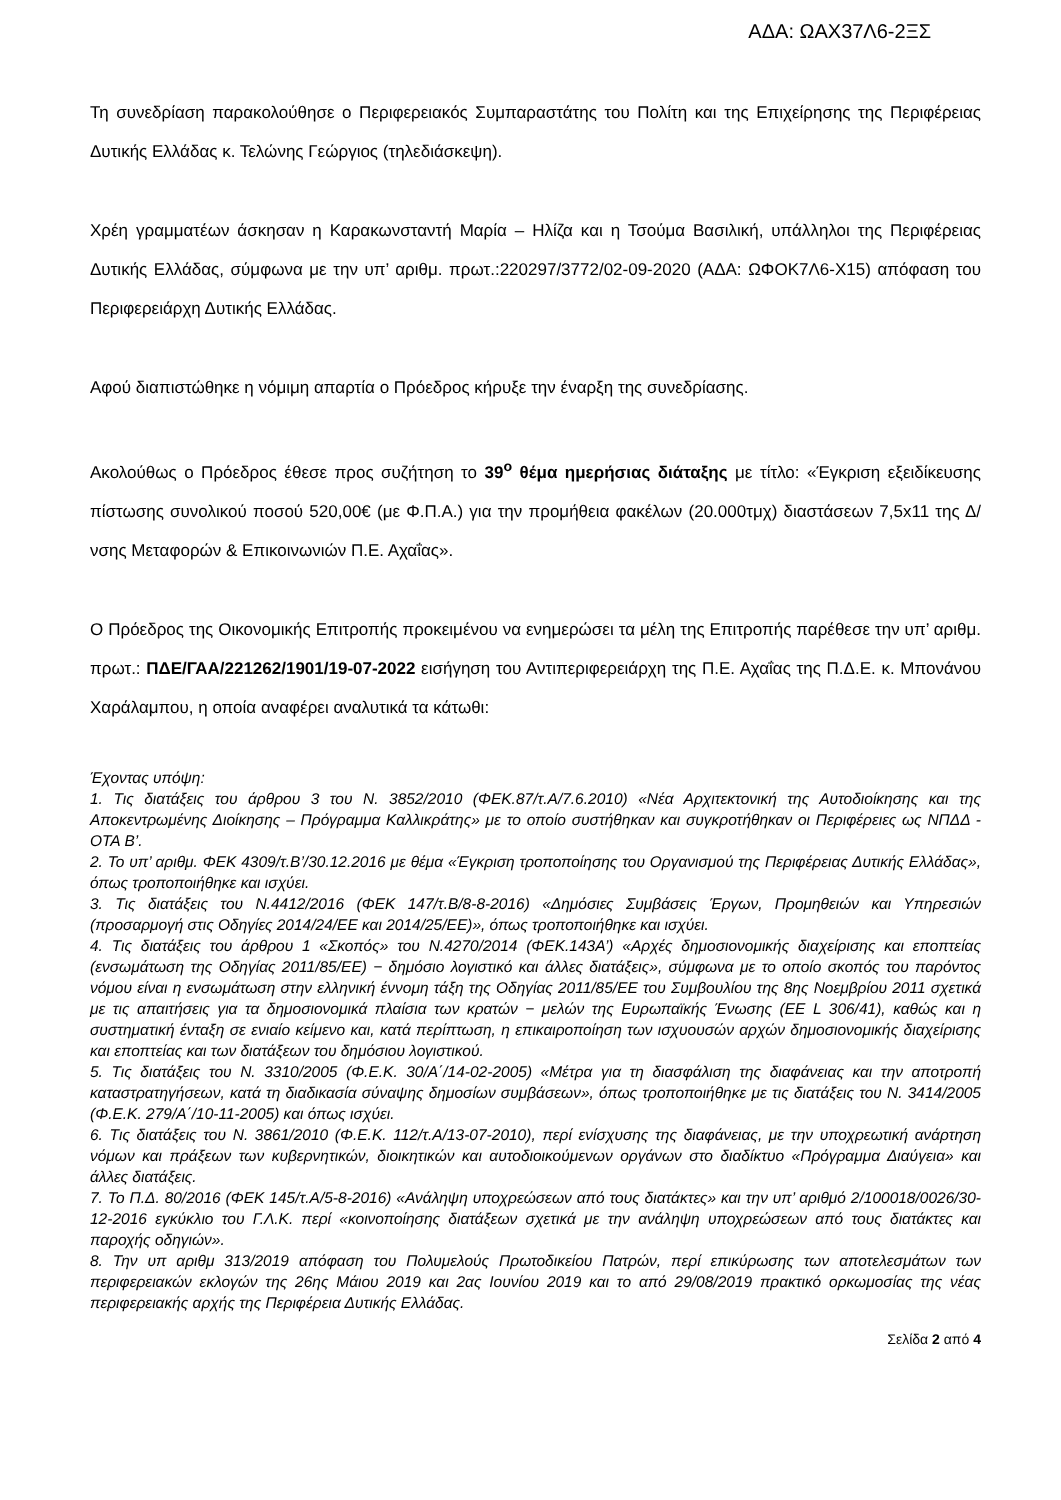ΑΔΑ: ΩΑΧ37Λ6-2ΞΣ
Τη συνεδρίαση παρακολούθησε ο Περιφερειακός Συμπαραστάτης του Πολίτη και της Επιχείρησης της Περιφέρειας Δυτικής Ελλάδας κ. Τελώνης Γεώργιος (τηλεδιάσκεψη).
Χρέη γραμματέων άσκησαν η Καρακωνσταντή Μαρία – Ηλίζα και η Τσούμα Βασιλική, υπάλληλοι της Περιφέρειας Δυτικής Ελλάδας, σύμφωνα με την υπ’ αριθμ. πρωτ.:220297/3772/02-09-2020 (ΑΔΑ: ΩΦΟΚ7Λ6-Χ15) απόφαση του Περιφερειάρχη Δυτικής Ελλάδας.
Αφού διαπιστώθηκε η νόμιμη απαρτία ο Πρόεδρος κήρυξε την έναρξη της συνεδρίασης.
Ακολούθως ο Πρόεδρος έθεσε προς συζήτηση το 39<sup>ο</sup> θέμα ημερήσιας διάταξης με τίτλο: «Έγκριση εξειδίκευσης πίστωσης συνολικού ποσού 520,00€ (με Φ.Π.Α.) για την προμήθεια φακέλων (20.000τμχ) διαστάσεων 7,5x11 της Δ/νσης Μεταφορών & Επικοινωνιών Π.Ε. Αχαΐας».
Ο Πρόεδρος της Οικονομικής Επιτροπής προκειμένου να ενημερώσει τα μέλη της Επιτροπής παρέθεσε την υπ’ αριθμ. πρωτ.: ΠΔΕ/ΓΑΑ/221262/1901/19-07-2022 εισήγηση του Αντιπεριφερειάρχη της Π.Ε. Αχαΐας της Π.Δ.Ε. κ. Μπονάνου Χαράλαμπου, η οποία αναφέρει αναλυτικά τα κάτωθι:
Έχοντας υπόψη:
1. Τις διατάξεις του άρθρου 3 του Ν. 3852/2010 (ΦΕΚ.87/τ.Α/7.6.2010) «Νέα Αρχιτεκτονική της Αυτοδιοίκησης και της Αποκεντρωμένης Διοίκησης – Πρόγραμμα Καλλικράτης» με το οποίο συστήθηκαν και συγκροτήθηκαν οι Περιφέρειες ως ΝΠΔΔ - ΟΤΑ Β’.
2. Το υπ’ αριθμ. ΦΕΚ 4309/τ.Β’/30.12.2016 με θέμα «Έγκριση τροποποίησης του Οργανισμού της Περιφέρειας Δυτικής Ελλάδας», όπως τροποποιήθηκε και ισχύει.
3. Τις διατάξεις του Ν.4412/2016 (ΦΕΚ 147/τ.Β/8-8-2016) «Δημόσιες Συμβάσεις Έργων, Προμηθειών και Υπηρεσιών (προσαρμογή στις Οδηγίες 2014/24/ΕΕ και 2014/25/ΕΕ)», όπως τροποποιήθηκε και ισχύει.
4. Τις διατάξεις του άρθρου 1 «Σκοπός» του Ν.4270/2014 (ΦΕΚ.143Α’) «Αρχές δημοσιονομικής διαχείρισης και εποπτείας (ενσωμάτωση της Οδηγίας 2011/85/ΕΕ) − δημόσιο λογιστικό και άλλες διατάξεις», σύμφωνα με το οποίο σκοπός του παρόντος νόμου είναι η ενσωμάτωση στην ελληνική έννομη τάξη της Οδηγίας 2011/85/ΕΕ του Συμβουλίου της 8ης Νοεμβρίου 2011 σχετικά με τις απαιτήσεις για τα δημοσιονομικά πλαίσια των κρατών − μελών της Ευρωπαϊκής Ένωσης (ΕΕ L 306/41), καθώς και η συστηματική ένταξη σε ενιαίο κείμενο και, κατά περίπτωση, η επικαιροποίηση των ισχυουσών αρχών δημοσιονομικής διαχείρισης και εποπτείας και των διατάξεων του δημόσιου λογιστικού.
5. Τις διατάξεις του Ν. 3310/2005 (Φ.Ε.Κ. 30/Α΄/14-02-2005) «Μέτρα για τη διασφάλιση της διαφάνειας και την αποτροπή καταστρατηγήσεων, κατά τη διαδικασία σύναψης δημοσίων συμβάσεων», όπως τροποποιήθηκε με τις διατάξεις του Ν. 3414/2005 (Φ.Ε.Κ. 279/Α΄/10-11-2005) και όπως ισχύει.
6. Τις διατάξεις του Ν. 3861/2010 (Φ.Ε.Κ. 112/τ.Α/13-07-2010), περί ενίσχυσης της διαφάνειας, με την υποχρεωτική ανάρτηση νόμων και πράξεων των κυβερνητικών, διοικητικών και αυτοδιοικούμενων οργάνων στο διαδίκτυο «Πρόγραμμα Διαύγεια» και άλλες διατάξεις.
7. Το Π.Δ. 80/2016 (ΦΕΚ 145/τ.Α/5-8-2016) «Ανάληψη υποχρεώσεων από τους διατάκτες» και την υπ’ αριθμό 2/100018/0026/30-12-2016 εγκύκλιο του Γ.Λ.Κ. περί «κοινοποίησης διατάξεων σχετικά με την ανάληψη υποχρεώσεων από τους διατάκτες και παροχής οδηγιών».
8. Την υπ αριθμ 313/2019 απόφαση του Πολυμελούς Πρωτοδικείου Πατρών, περί επικύρωσης των αποτελεσμάτων των περιφερειακών εκλογών της 26ης Μάιου 2019 και 2ας Ιουνίου 2019 και το από 29/08/2019 πρακτικό ορκωμοσίας της νέας περιφερειακής αρχής της Περιφέρεια Δυτικής Ελλάδας.
Σελίδα 2 από 4